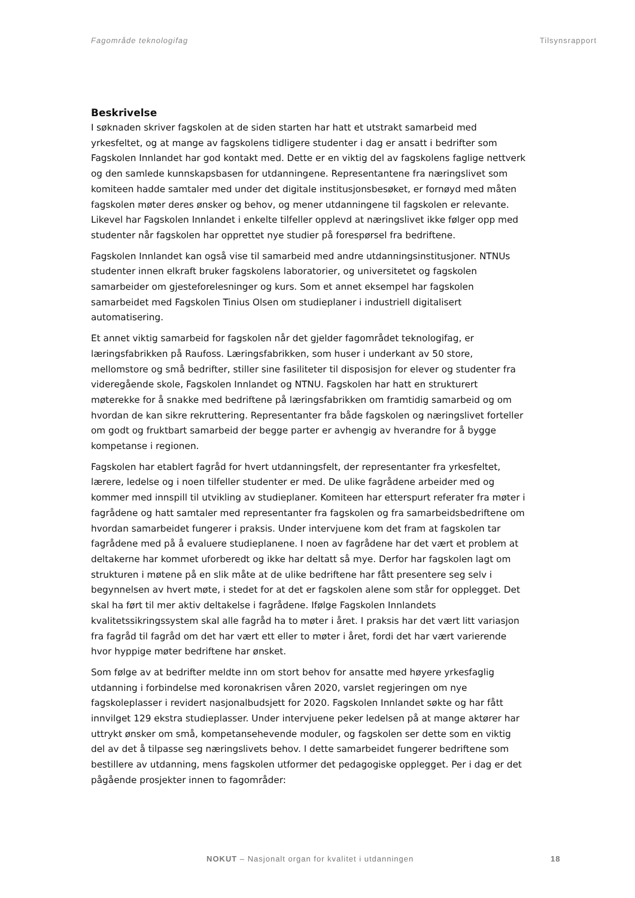Fagområde teknologifag Tilsynsrapport
Beskrivelse
I søknaden skriver fagskolen at de siden starten har hatt et utstrakt samarbeid med yrkesfeltet, og at mange av fagskolens tidligere studenter i dag er ansatt i bedrifter som Fagskolen Innlandet har god kontakt med. Dette er en viktig del av fagskolens faglige nettverk og den samlede kunnskapsbasen for utdanningene. Representantene fra næringslivet som komiteen hadde samtaler med under det digitale institusjonsbesøket, er fornøyd med måten fagskolen møter deres ønsker og behov, og mener utdanningene til fagskolen er relevante. Likevel har Fagskolen Innlandet i enkelte tilfeller opplevd at næringslivet ikke følger opp med studenter når fagskolen har opprettet nye studier på forespørsel fra bedriftene.
Fagskolen Innlandet kan også vise til samarbeid med andre utdanningsinstitusjoner. NTNUs studenter innen elkraft bruker fagskolens laboratorier, og universitetet og fagskolen samarbeider om gjesteforelesninger og kurs. Som et annet eksempel har fagskolen samarbeidet med Fagskolen Tinius Olsen om studieplaner i industriell digitalisert automatisering.
Et annet viktig samarbeid for fagskolen når det gjelder fagområdet teknologifag, er læringsfabrikken på Raufoss. Læringsfabrikken, som huser i underkant av 50 store, mellomstore og små bedrifter, stiller sine fasiliteter til disposisjon for elever og studenter fra videregående skole, Fagskolen Innlandet og NTNU. Fagskolen har hatt en strukturert møterekke for å snakke med bedriftene på læringsfabrikken om framtidig samarbeid og om hvordan de kan sikre rekruttering. Representanter fra både fagskolen og næringslivet forteller om godt og fruktbart samarbeid der begge parter er avhengig av hverandre for å bygge kompetanse i regionen.
Fagskolen har etablert fagråd for hvert utdanningsfelt, der representanter fra yrkesfeltet, lærere, ledelse og i noen tilfeller studenter er med. De ulike fagrådene arbeider med og kommer med innspill til utvikling av studieplaner. Komiteen har etterspurt referater fra møter i fagrådene og hatt samtaler med representanter fra fagskolen og fra samarbeidsbedriftene om hvordan samarbeidet fungerer i praksis. Under intervjuene kom det fram at fagskolen tar fagrådene med på å evaluere studieplanene. I noen av fagrådene har det vært et problem at deltakerne har kommet uforberedt og ikke har deltatt så mye. Derfor har fagskolen lagt om strukturen i møtene på en slik måte at de ulike bedriftene har fått presentere seg selv i begynnelsen av hvert møte, i stedet for at det er fagskolen alene som står for opplegget. Det skal ha ført til mer aktiv deltakelse i fagrådene. Ifølge Fagskolen Innlandets kvalitetssikringssystem skal alle fagråd ha to møter i året. I praksis har det vært litt variasjon fra fagråd til fagråd om det har vært ett eller to møter i året, fordi det har vært varierende hvor hyppige møter bedriftene har ønsket.
Som følge av at bedrifter meldte inn om stort behov for ansatte med høyere yrkesfaglig utdanning i forbindelse med koronakrisen våren 2020, varslet regjeringen om nye fagskoleplasser i revidert nasjonalbudsjett for 2020. Fagskolen Innlandet søkte og har fått innvilget 129 ekstra studieplasser. Under intervjuene peker ledelsen på at mange aktører har uttrykt ønsker om små, kompetansehevende moduler, og fagskolen ser dette som en viktig del av det å tilpasse seg næringslivets behov. I dette samarbeidet fungerer bedriftene som bestillere av utdanning, mens fagskolen utformer det pedagogiske opplegget. Per i dag er det pågående prosjekter innen to fagområder:
NOKUT – Nasjonalt organ for kvalitet i utdanningen 18